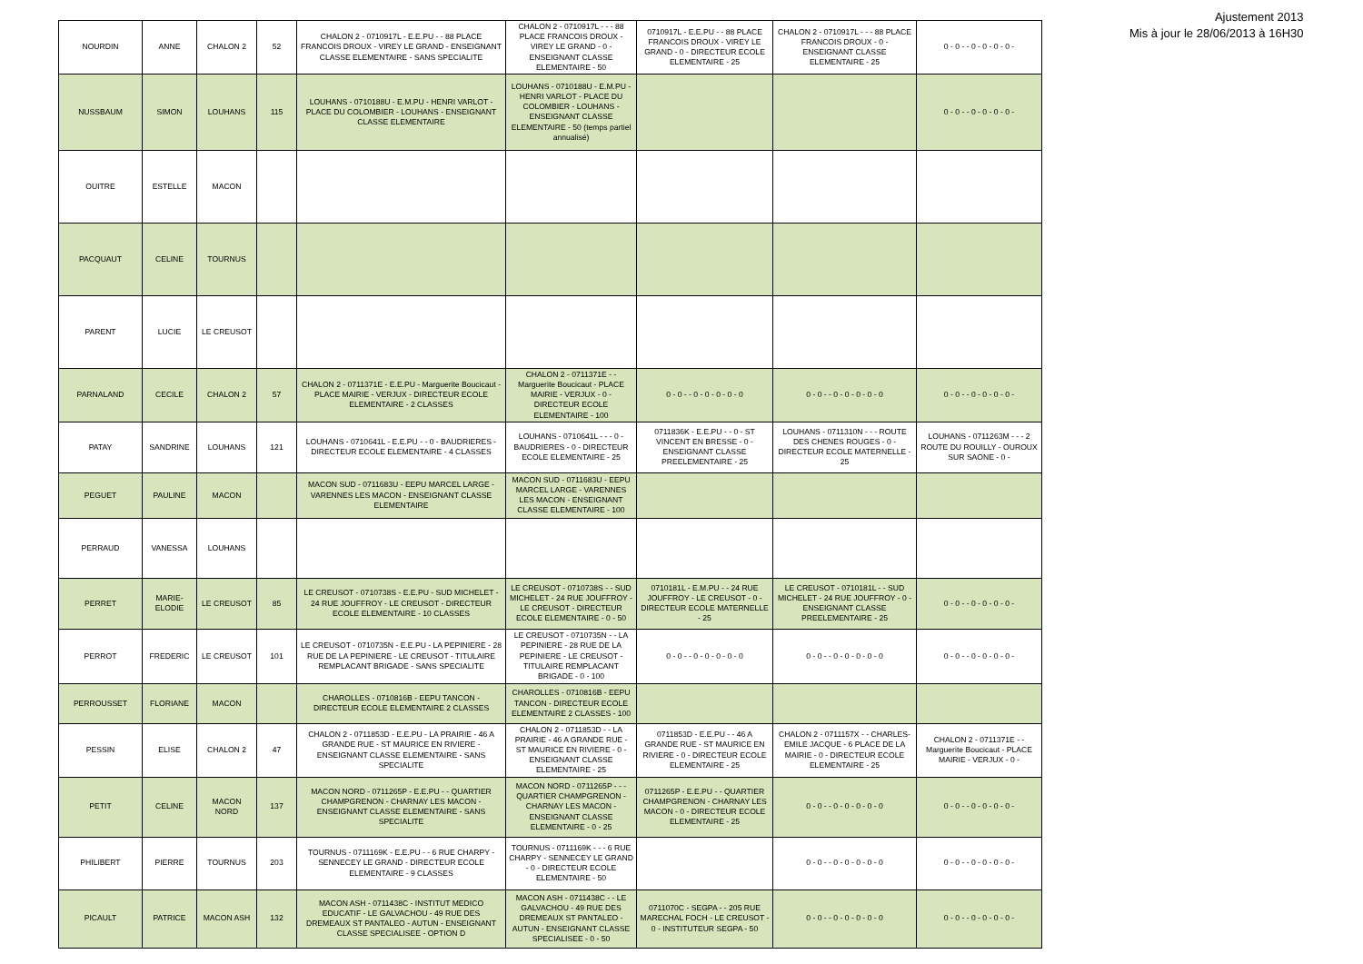| NOURDIN | ANNE | CHALON 2 | 52 | CHALON 2 - 0710917L - E.E.PU - - 88 PLACE FRANCOIS DROUX - VIREY LE GRAND - ENSEIGNANT CLASSE ELEMENTAIRE - SANS SPECIALITE | CHALON 2 - 0710917L - - - 88 PLACE FRANCOIS DROUX - VIREY LE GRAND - 0 - ENSEIGNANT CLASSE ELEMENTAIRE - 50 | 0710917L - E.E.PU - - 88 PLACE FRANCOIS DROUX - VIREY LE GRAND - 0 - DIRECTEUR ECOLE ELEMENTAIRE - 25 | CHALON 2 - 0710917L - - - 88 PLACE FRANCOIS DROUX - 0 - ENSEIGNANT CLASSE ELEMENTAIRE - 25 | 0 - 0 - - 0 - 0 - 0 - 0 - |
| NUSSBAUM | SIMON | LOUHANS | 115 | LOUHANS - 0710188U - E.M.PU - HENRI VARLOT - PLACE DU COLOMBIER - LOUHANS - ENSEIGNANT CLASSE ELEMENTAIRE | LOUHANS - 0710188U - E.M.PU - HENRI VARLOT - PLACE DU COLOMBIER - LOUHANS - ENSEIGNANT CLASSE ELEMENTAIRE - 50 (temps partiel annualisé) | | | 0 - 0 - - 0 - 0 - 0 - 0 - |
| OUITRE | ESTELLE | MACON | | | | | | |
| PACQUAUT | CELINE | TOURNUS | | | | | | |
| PARENT | LUCIE | LE CREUSOT | | | | | | |
| PARNALAND | CECILE | CHALON 2 | 57 | CHALON 2 - 0711371E - E.E.PU - Marguerite Boucicaut - PLACE MAIRIE - VERJUX - DIRECTEUR ECOLE ELEMENTAIRE - 2 CLASSES | CHALON 2 - 0711371E - - Marguerite Boucicaut - PLACE MAIRIE - VERJUX - 0 - DIRECTEUR ECOLE ELEMENTAIRE - 100 | 0 - 0 - - 0 - 0 - 0 - 0 - 0 | 0 - 0 - - 0 - 0 - 0 - 0 - 0 | 0 - 0 - - 0 - 0 - 0 - 0 - |
| PATAY | SANDRINE | LOUHANS | 121 | LOUHANS - 0710641L - E.E.PU - - 0 - BAUDRIERES - DIRECTEUR ECOLE ELEMENTAIRE - 4 CLASSES | LOUHANS - 0710641L - - - 0 - BAUDRIERES - 0 - DIRECTEUR ECOLE ELEMENTAIRE - 25 | 0711836K - E.E.PU - - 0 - ST VINCENT EN BRESSE - 0 - ENSEIGNANT CLASSE PREELEMENTAIRE - 25 | LOUHANS - 0711310N - - - ROUTE DES CHENES ROUGES - 0 - DIRECTEUR ECOLE MATERNELLE - 25 | LOUHANS - 0711263M - - - 2 ROUTE DU ROUILLY - OUROUX SUR SAONE - 0 - |
| PEGUET | PAULINE | MACON | | MACON SUD - 0711683U - EEPU MARCEL LARGE - VARENNES LES MACON - ENSEIGNANT CLASSE ELEMENTAIRE | MACON SUD - 0711683U - EEPU MARCEL LARGE - VARENNES LES MACON - ENSEIGNANT CLASSE ELEMENTAIRE - 100 | | | |
| PERRAUD | VANESSA | LOUHANS | | | | | | |
| PERRET | MARIE-ELODIE | LE CREUSOT | 85 | LE CREUSOT - 0710738S - E.E.PU - SUD MICHELET - 24 RUE JOUFFROY - LE CREUSOT - DIRECTEUR ECOLE ELEMENTAIRE - 10 CLASSES | LE CREUSOT - 0710738S - - SUD MICHELET - 24 RUE JOUFFROY - LE CREUSOT - DIRECTEUR ECOLE ELEMENTAIRE - 0 - 50 | 0710181L - E.M.PU - - 24 RUE JOUFFROY - LE CREUSOT - 0 - DIRECTEUR ECOLE MATERNELLE - 25 | LE CREUSOT - 0710181L - - SUD MICHELET - 24 RUE JOUFFROY - 0 - ENSEIGNANT CLASSE PREELEMENTAIRE - 25 | 0 - 0 - - 0 - 0 - 0 - 0 - |
| PERROT | FREDERIC | LE CREUSOT | 101 | LE CREUSOT - 0710735N - E.E.PU - LA PEPINIERE - 28 RUE DE LA PEPINIERE - LE CREUSOT - TITULAIRE REMPLACANT BRIGADE - SANS SPECIALITE | LE CREUSOT - 0710735N - - LA PEPINIERE - 28 RUE DE LA PEPINIERE - LE CREUSOT - TITULAIRE REMPLACANT BRIGADE - 0 - 100 | 0 - 0 - - 0 - 0 - 0 - 0 - 0 | 0 - 0 - - 0 - 0 - 0 - 0 - 0 | 0 - 0 - - 0 - 0 - 0 - 0 - |
| PERROUSSET | FLORIANE | MACON | | CHAROLLES - 0710816B - EEPU TANCON - DIRECTEUR ECOLE ELEMENTAIRE 2 CLASSES | CHAROLLES - 0710816B - EEPU TANCON - DIRECTEUR ECOLE ELEMENTAIRE 2 CLASSES - 100 | | | |
| PESSIN | ELISE | CHALON 2 | 47 | CHALON 2 - 0711853D - E.E.PU - LA PRAIRIE - 46 A GRANDE RUE - ST MAURICE EN RIVIERE - ENSEIGNANT CLASSE ELEMENTAIRE - SANS SPECIALITE | CHALON 2 - 0711853D - - LA PRAIRIE - 46 A GRANDE RUE - ST MAURICE EN RIVIERE - 0 - ENSEIGNANT CLASSE ELEMENTAIRE - 25 | 0711853D - E.E.PU - - 46 A GRANDE RUE - ST MAURICE EN RIVIERE - 0 - DIRECTEUR ECOLE ELEMENTAIRE - 25 | CHALON 2 - 0711157X - - CHARLES-EMILE JACQUE - 6 PLACE DE LA MAIRIE - 0 - DIRECTEUR ECOLE ELEMENTAIRE - 25 | CHALON 2 - 0711371E - - Marguerite Boucicaut - PLACE MAIRIE - VERJUX - 0 - |
| PETIT | CELINE | MACON NORD | 137 | MACON NORD - 0711265P - E.E.PU - - QUARTIER CHAMPGRENON - CHARNAY LES MACON - ENSEIGNANT CLASSE ELEMENTAIRE - SANS SPECIALITE | MACON NORD - 0711265P - - - QUARTIER CHAMPGRENON - CHARNAY LES MACON - ENSEIGNANT CLASSE ELEMENTAIRE - 0 - 25 | 0711265P - E.E.PU - - QUARTIER CHAMPGRENON - CHARNAY LES MACON - 0 - DIRECTEUR ECOLE ELEMENTAIRE - 25 | 0 - 0 - - 0 - 0 - 0 - 0 - 0 | 0 - 0 - - 0 - 0 - 0 - 0 - |
| PHILIBERT | PIERRE | TOURNUS | 203 | TOURNUS - 0711169K - E.E.PU - - 6 RUE CHARPY - SENNECEY LE GRAND - DIRECTEUR ECOLE ELEMENTAIRE - 9 CLASSES | TOURNUS - 0711169K - - - 6 RUE CHARPY - SENNECEY LE GRAND - 0 - DIRECTEUR ECOLE ELEMENTAIRE - 50 | | 0 - 0 - - 0 - 0 - 0 - 0 - 0 | 0 - 0 - - 0 - 0 - 0 - 0 - |
| PICAULT | PATRICE | MACON ASH | 132 | MACON ASH - 0711438C - INSTITUT MEDICO EDUCATIF - LE GALVACHOU - 49 RUE DES DREMEAUX ST PANTALEO - AUTUN - ENSEIGNANT CLASSE SPECIALISEE - OPTION D | MACON ASH - 0711438C - - LE GALVACHOU - 49 RUE DES DREMEAUX ST PANTALEO - AUTUN - ENSEIGNANT CLASSE SPECIALISEE - 0 - 50 | 0711070C - SEGPA - - 205 RUE MARECHAL FOCH - LE CREUSOT - 0 - INSTITUTEUR SEGPA - 50 | 0 - 0 - - 0 - 0 - 0 - 0 - 0 | 0 - 0 - - 0 - 0 - 0 - 0 - |
Ajustement 2013
Mis à jour le 28/06/2013 à 16H30